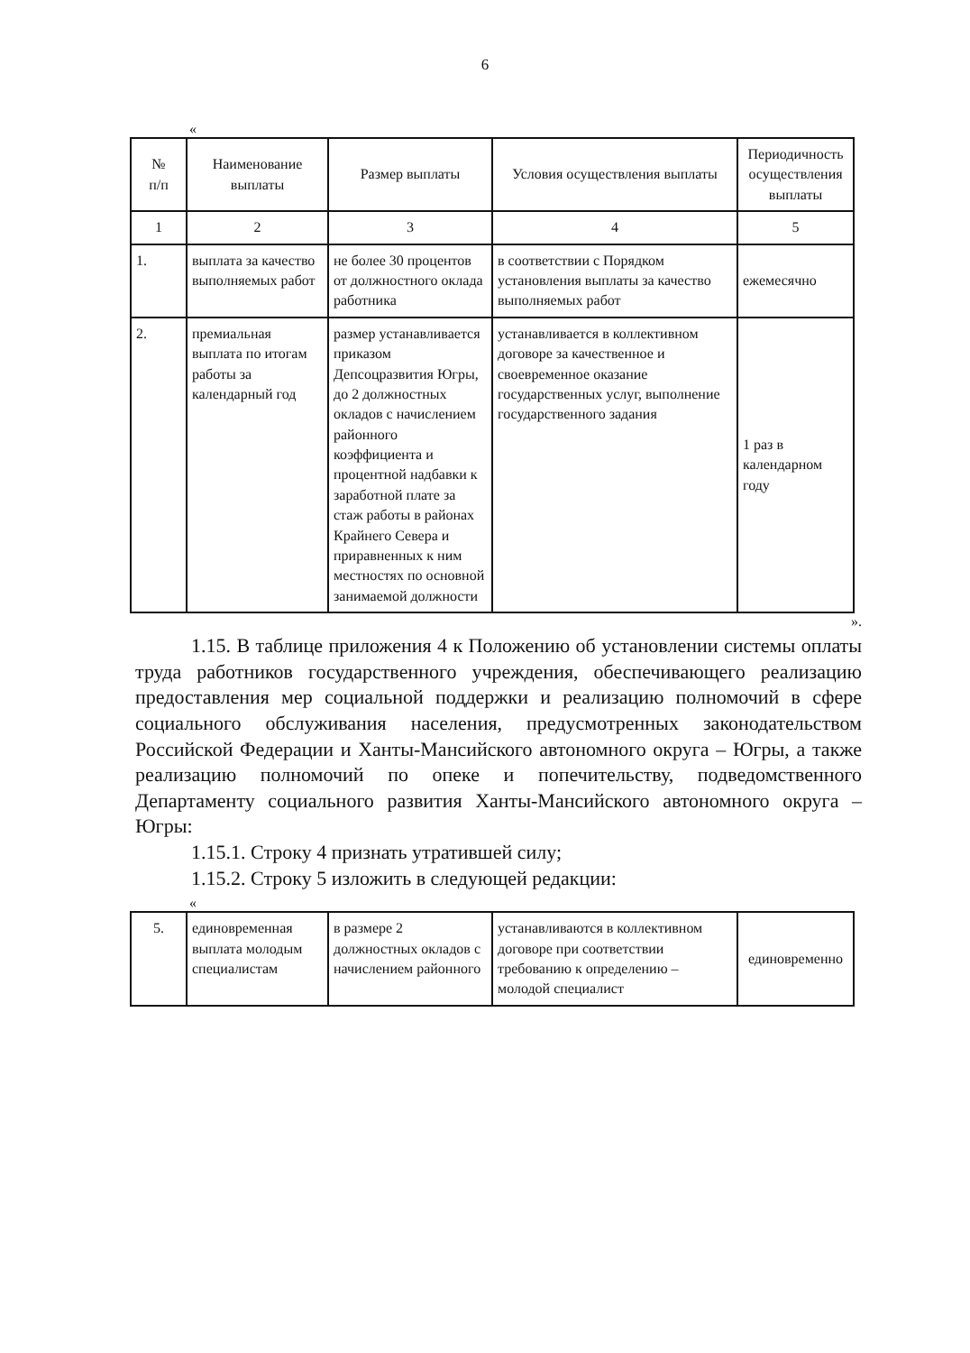6
«
| № п/п | Наименование выплаты | Размер выплаты | Условия осуществления выплаты | Периодичность осуществления выплаты |
| --- | --- | --- | --- | --- |
| 1 | 2 | 3 | 4 | 5 |
| 1. | выплата за качество выполняемых работ | не более 30 процентов от должностного оклада работника | в соответствии с Порядком установления выплаты за качество выполняемых работ | ежемесячно |
| 2. | премиальная выплата по итогам работы за календарный год | размер устанавливается приказом Депсоцразвития Югры, до 2 должностных окладов с начислением районного коэффициента и процентной надбавки к заработной плате за стаж работы в районах Крайнего Севера и приравненных к ним местностях по основной занимаемой должности | устанавливается в коллективном договоре за качественное и своевременное оказание государственных услуг, выполнение государственного задания | 1 раз в календарном году |
».
1.15. В таблице приложения 4 к Положению об установлении системы оплаты труда работников государственного учреждения, обеспечивающего реализацию предоставления мер социальной поддержки и реализацию полномочий в сфере социального обслуживания населения, предусмотренных законодательством Российской Федерации и Ханты-Мансийского автономного округа – Югры, а также реализацию полномочий по опеке и попечительству, подведомственного Департаменту социального развития Ханты-Мансийского автономного округа – Югры:
1.15.1. Строку 4 признать утратившей силу;
1.15.2. Строку 5 изложить в следующей редакции:
«
| 5. | единовременная выплата молодым специалистам | в размере 2 должностных окладов с начислением районного | устанавливаются в коллективном договоре при соответствии требованию к определению – молодой специалист | единовременно |